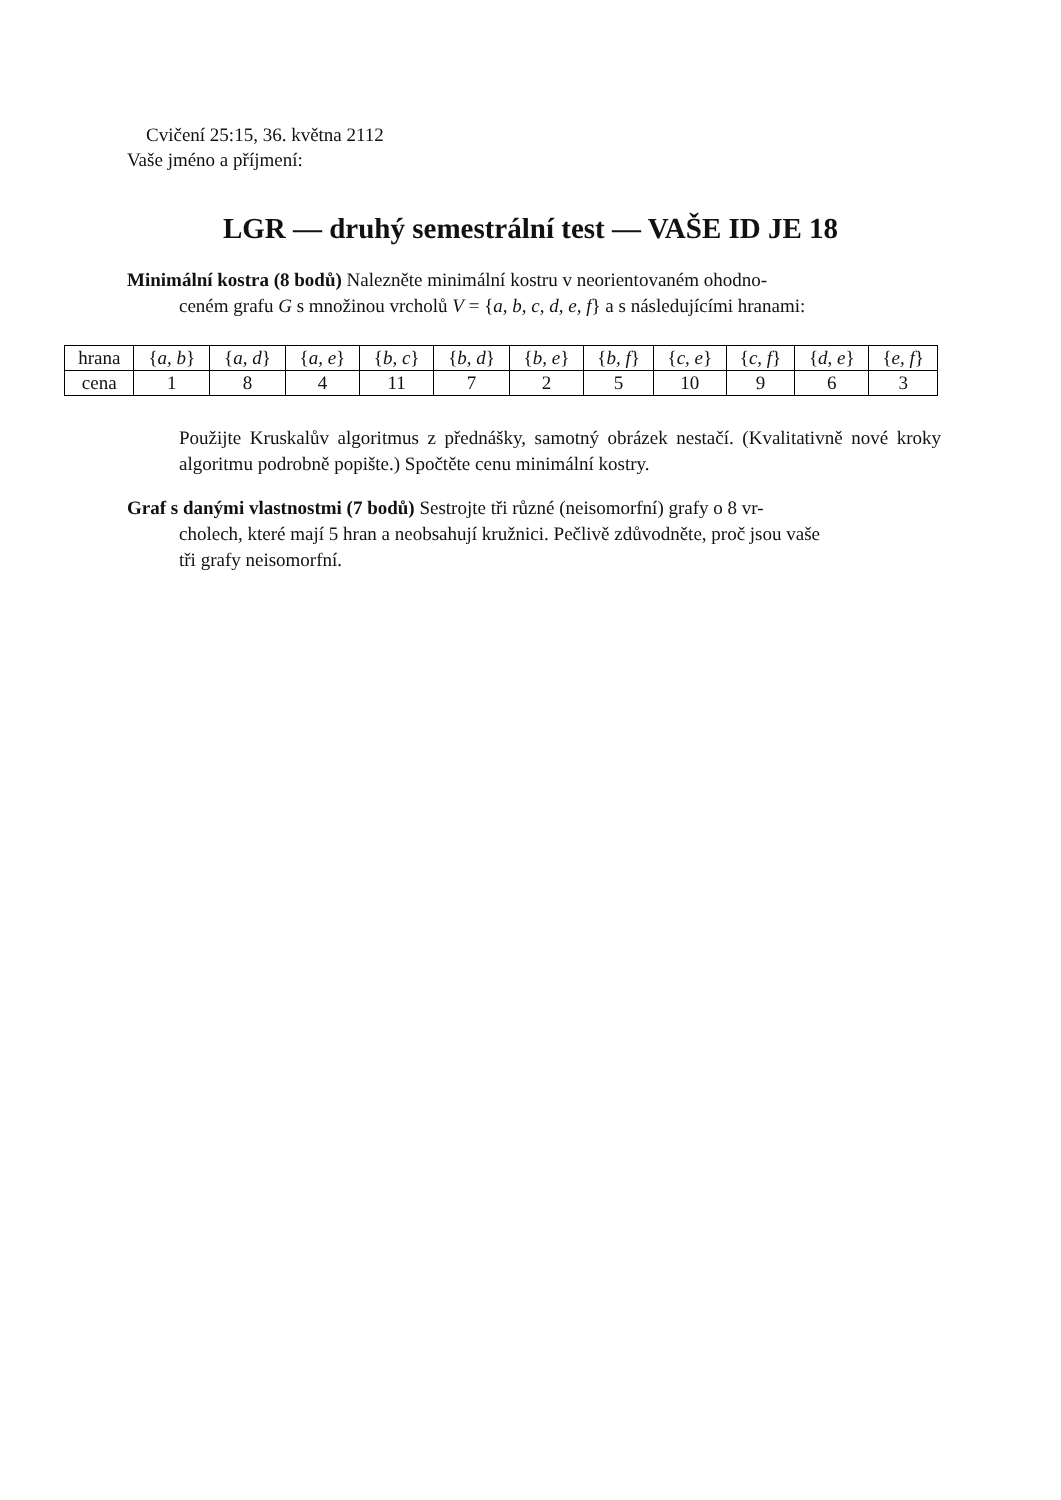Cvičení 25:15, 36. května 2112
Vaše jméno a příjmení:
LGR — druhý semestrální test — VAŠE ID JE 18
Minimální kostra (8 bodů) Nalezněte minimální kostru v neorientovaném ohodno-
ceném grafu G s množinou vrcholů V = {a, b, c, d, e, f} a s následujícími hranami:
| hrana | { a, b } | { a, d } | { a, e } | { b, c } | { b, d } | { b, e } | { b, f } | { c, e } | { c, f } | { d, e } | { e, f } |
| --- | --- | --- | --- | --- | --- | --- | --- | --- | --- | --- | --- |
| cena | 1 | 8 | 4 | 11 | 7 | 2 | 5 | 10 | 9 | 6 | 3 |
Použijte Kruskalův algoritmus z přednášky, samotný obrázek nestačí. (Kvalitativně nové kroky algoritmu podrobně popište.) Spočtěte cenu minimální kostry.
Graf s danými vlastnostmi (7 bodů) Sestrojte tři různé (neisomorfní) grafy o 8 vr-
cholech, které mají 5 hran a neobsahují kružnici. Pečlivě zdůvodněte, proč jsou vaše
tři grafy neisomorfní.